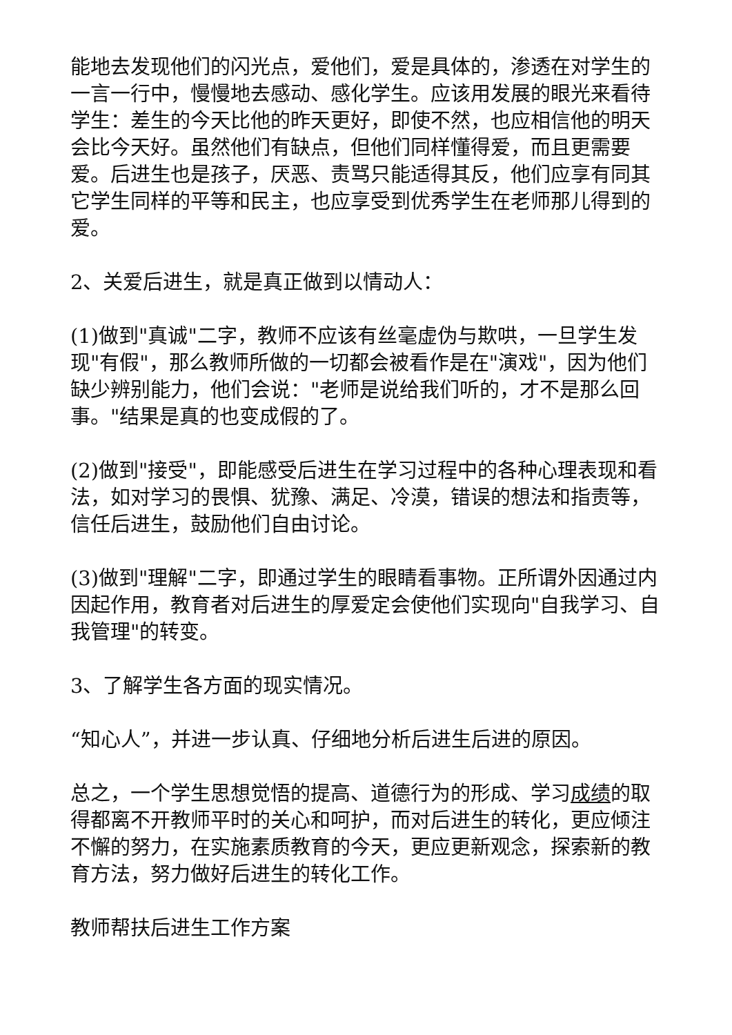能地去发现他们的闪光点，爱他们，爱是具体的，渗透在对学生的一言一行中，慢慢地去感动、感化学生。应该用发展的眼光来看待学生：差生的今天比他的昨天更好，即使不然，也应相信他的明天会比今天好。虽然他们有缺点，但他们同样懂得爱，而且更需要爱。后进生也是孩子，厌恶、责骂只能适得其反，他们应享有同其它学生同样的平等和民主，也应享受到优秀学生在老师那儿得到的爱。
2、关爱后进生，就是真正做到以情动人：
(1)做到"真诚"二字，教师不应该有丝毫虚伪与欺哄，一旦学生发现"有假"，那么教师所做的一切都会被看作是在"演戏"，因为他们缺少辨别能力，他们会说："老师是说给我们听的，才不是那么回事。"结果是真的也变成假的了。
(2)做到"接受"，即能感受后进生在学习过程中的各种心理表现和看法，如对学习的畏惧、犹豫、满足、冷漠，错误的想法和指责等，信任后进生，鼓励他们自由讨论。
(3)做到"理解"二字，即通过学生的眼睛看事物。正所谓外因通过内因起作用，教育者对后进生的厚爱定会使他们实现向"自我学习、自我管理"的转变。
3、了解学生各方面的现实情况。
“知心人”，并进一步认真、仔细地分析后进生后进的原因。
总之，一个学生思想觉悟的提高、道德行为的形成、学习成绩的取得都离不开教师平时的关心和呵护，而对后进生的转化，更应倾注不懈的努力，在实施素质教育的今天，更应更新观念，探索新的教育方法，努力做好后进生的转化工作。
教师帮扶后进生工作方案